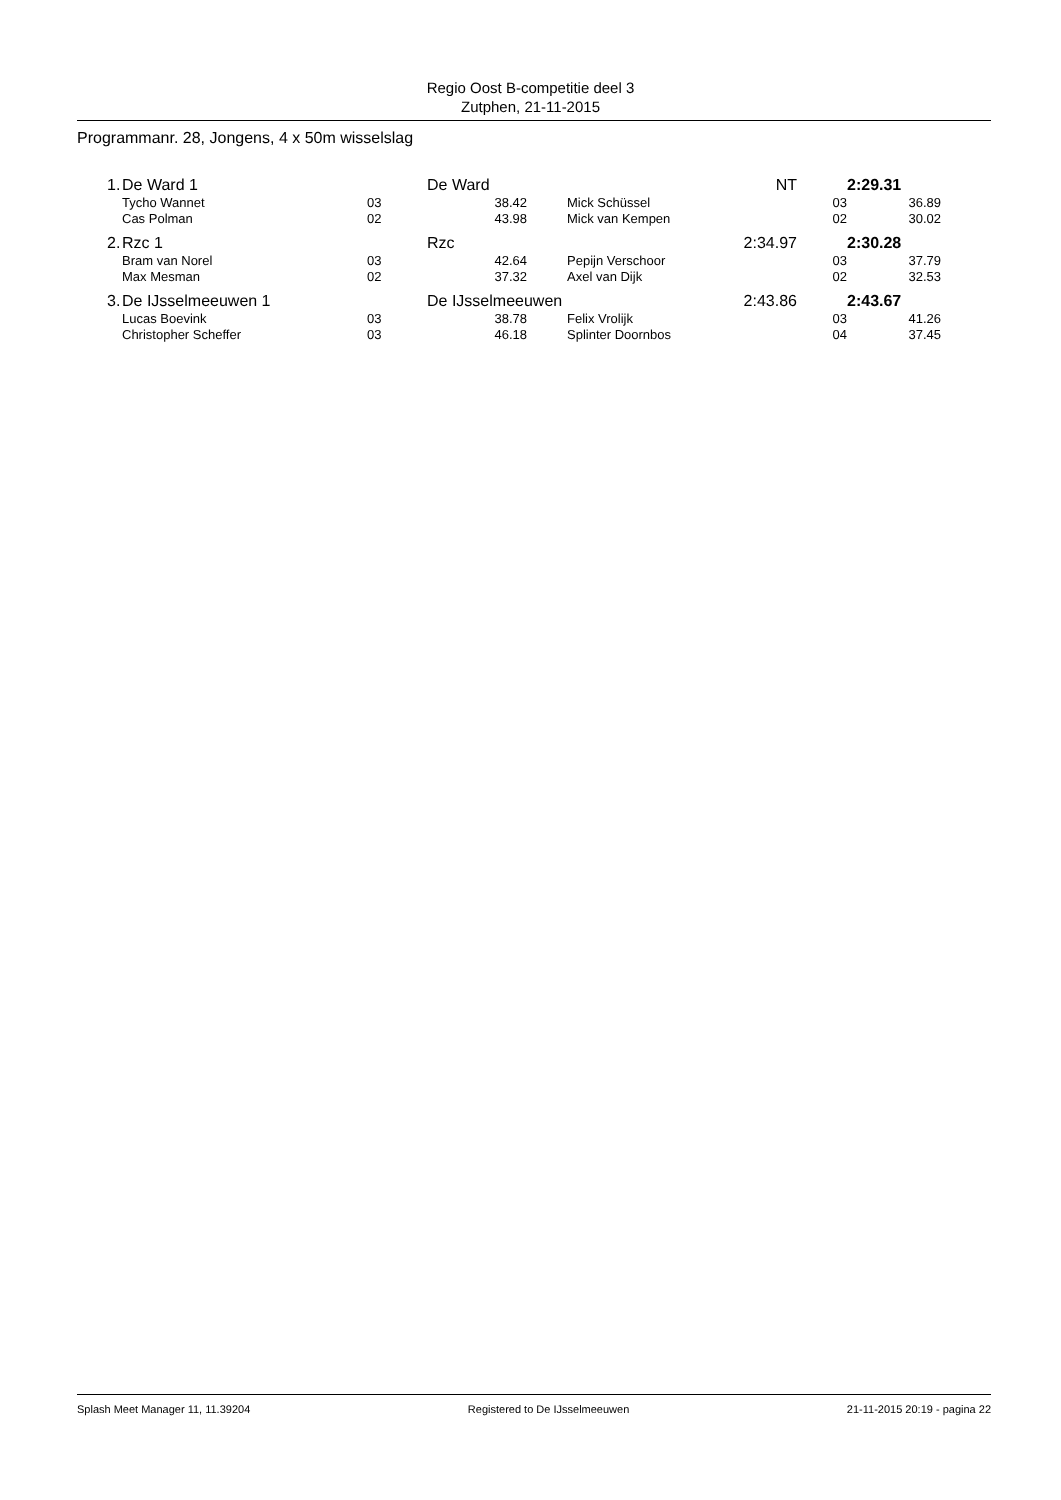Regio Oost B-competitie deel 3
Zutphen, 21-11-2015
Programmanr. 28, Jongens, 4 x 50m wisselslag
| 1. | De Ward 1 | | De Ward | | | NT | | 2:29.31 |
| | Tycho Wannet | 03 | 38.42 | | Mick Schüssel | | 03 | 36.89 |
| | Cas Polman | 02 | 43.98 | | Mick van Kempen | | 02 | 30.02 |
| 2. | Rzc 1 | | Rzc | | | 2:34.97 | | 2:30.28 |
| | Bram van Norel | 03 | 42.64 | | Pepijn Verschoor | | 03 | 37.79 |
| | Max Mesman | 02 | 37.32 | | Axel van Dijk | | 02 | 32.53 |
| 3. | De IJsselmeeuwen 1 | | De IJsselmeeuwen | | | 2:43.86 | | 2:43.67 |
| | Lucas Boevink | 03 | 38.78 | | Felix Vrolijk | | 03 | 41.26 |
| | Christopher Scheffer | 03 | 46.18 | | Splinter Doornbos | | 04 | 37.45 |
Splash Meet Manager 11, 11.39204 Registered to De IJsselmeeuwen 21-11-2015 20:19 - pagina 22